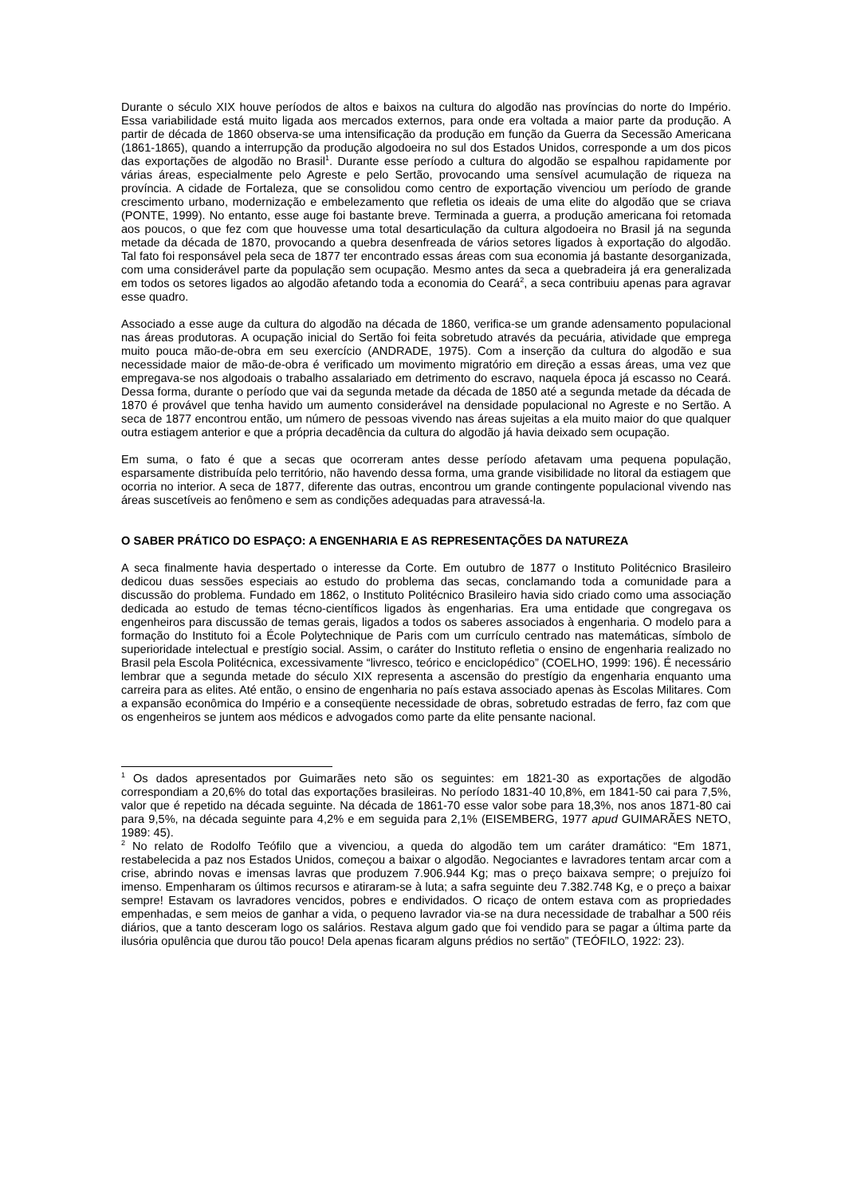Durante o século XIX houve períodos de altos e baixos na cultura do algodão nas províncias do norte do Império. Essa variabilidade está muito ligada aos mercados externos, para onde era voltada a maior parte da produção. A partir de década de 1860 observa-se uma intensificação da produção em função da Guerra da Secessão Americana (1861-1865), quando a interrupção da produção algodoeira no sul dos Estados Unidos, corresponde a um dos picos das exportações de algodão no Brasil<sup>1</sup>. Durante esse período a cultura do algodão se espalhou rapidamente por várias áreas, especialmente pelo Agreste e pelo Sertão, provocando uma sensível acumulação de riqueza na província. A cidade de Fortaleza, que se consolidou como centro de exportação vivenciou um período de grande crescimento urbano, modernização e embelezamento que refletia os ideais de uma elite do algodão que se criava (PONTE, 1999). No entanto, esse auge foi bastante breve. Terminada a guerra, a produção americana foi retomada aos poucos, o que fez com que houvesse uma total desarticulação da cultura algodoeira no Brasil já na segunda metade da década de 1870, provocando a quebra desenfreada de vários setores ligados à exportação do algodão. Tal fato foi responsável pela seca de 1877 ter encontrado essas áreas com sua economia já bastante desorganizada, com uma considerável parte da população sem ocupação. Mesmo antes da seca a quebradeira já era generalizada em todos os setores ligados ao algodão afetando toda a economia do Ceará<sup>2</sup>, a seca contribuiu apenas para agravar esse quadro.
Associado a esse auge da cultura do algodão na década de 1860, verifica-se um grande adensamento populacional nas áreas produtoras. A ocupação inicial do Sertão foi feita sobretudo através da pecuária, atividade que emprega muito pouca mão-de-obra em seu exercício (ANDRADE, 1975). Com a inserção da cultura do algodão e sua necessidade maior de mão-de-obra é verificado um movimento migratório em direção a essas áreas, uma vez que empregava-se nos algodoais o trabalho assalariado em detrimento do escravo, naquela época já escasso no Ceará. Dessa forma, durante o período que vai da segunda metade da década de 1850 até a segunda metade da década de 1870 é provável que tenha havido um aumento considerável na densidade populacional no Agreste e no Sertão. A seca de 1877 encontrou então, um número de pessoas vivendo nas áreas sujeitas a ela muito maior do que qualquer outra estiagem anterior e que a própria decadência da cultura do algodão já havia deixado sem ocupação.
Em suma, o fato é que a secas que ocorreram antes desse período afetavam uma pequena população, esparsamente distribuída pelo território, não havendo dessa forma, uma grande visibilidade no litoral da estiagem que ocorria no interior. A seca de 1877, diferente das outras, encontrou um grande contingente populacional vivendo nas áreas suscetíveis ao fenômeno e sem as condições adequadas para atravessá-la.
O SABER PRÁTICO DO ESPAÇO: A ENGENHARIA E AS REPRESENTAÇÕES DA NATUREZA
A seca finalmente havia despertado o interesse da Corte. Em outubro de 1877 o Instituto Politécnico Brasileiro dedicou duas sessões especiais ao estudo do problema das secas, conclamando toda a comunidade para a discussão do problema. Fundado em 1862, o Instituto Politécnico Brasileiro havia sido criado como uma associação dedicada ao estudo de temas técno-científicos ligados às engenharias. Era uma entidade que congregava os engenheiros para discussão de temas gerais, ligados a todos os saberes associados à engenharia. O modelo para a formação do Instituto foi a École Polytechnique de Paris com um currículo centrado nas matemáticas, símbolo de superioridade intelectual e prestígio social. Assim, o caráter do Instituto refletia o ensino de engenharia realizado no Brasil pela Escola Politécnica, excessivamente “livresco, teórico e enciclopédico” (COELHO, 1999: 196). É necessário lembrar que a segunda metade do século XIX representa a ascensão do prestígio da engenharia enquanto uma carreira para as elites. Até então, o ensino de engenharia no país estava associado apenas às Escolas Militares. Com a expansão econômica do Império e a conseqüente necessidade de obras, sobretudo estradas de ferro, faz com que os engenheiros se juntem aos médicos e advogados como parte da elite pensante nacional.
<sup>1</sup> Os dados apresentados por Guimarães neto são os seguintes: em 1821-30 as exportações de algodão correspondiam a 20,6% do total das exportações brasileiras. No período 1831-40 10,8%, em 1841-50 cai para 7,5%, valor que é repetido na década seguinte. Na década de 1861-70 esse valor sobe para 18,3%, nos anos 1871-80 cai para 9,5%, na década seguinte para 4,2% e em seguida para 2,1% (EISEMBERG, 1977 apud GUIMARÃES NETO, 1989: 45).
<sup>2</sup> No relato de Rodolfo Teófilo que a vivenciou, a queda do algodão tem um caráter dramático: “Em 1871, restabelecida a paz nos Estados Unidos, começou a baixar o algodão. Negociantes e lavradores tentam arcar com a crise, abrindo novas e imensas lavras que produzem 7.906.944 Kg; mas o preço baixava sempre; o prejuízo foi imenso. Empenharam os últimos recursos e atiraram-se à luta; a safra seguinte deu 7.382.748 Kg, e o preço a baixar sempre! Estavam os lavradores vencidos, pobres e endividados. O ricaço de ontem estava com as propriedades empenhadas, e sem meios de ganhar a vida, o pequeno lavrador via-se na dura necessidade de trabalhar a 500 réis diários, que a tanto desceram logo os salários. Restava algum gado que foi vendido para se pagar a última parte da ilusória opulência que durou tão pouco! Dela apenas ficaram alguns prédios no sertão” (TEÓFILO, 1922: 23).